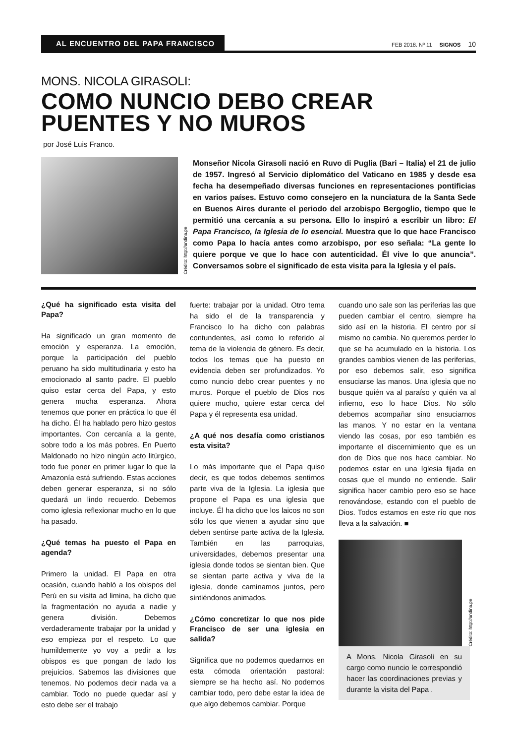AL ENCUENTRO DEL PAPA FRANCISCO
FEB 2018. Nº 11 SIGNOS 10
MONS. NICOLA GIRASOLI:
COMO NUNCIO DEBO CREAR PUENTES Y NO MUROS
por José Luis Franco.
Crédito: http://andina.pe
Monseñor Nicola Girasoli nació en Ruvo di Puglia (Bari – Italia) el 21 de julio de 1957. Ingresó al Servicio diplomático del Vaticano en 1985 y desde esa fecha ha desempeñado diversas funciones en representaciones pontificias en varios países. Estuvo como consejero en la nunciatura de la Santa Sede en Buenos Aires durante el periodo del arzobispo Bergoglio, tiempo que le permitió una cercanía a su persona. Ello lo inspiró a escribir un libro: El Papa Francisco, la Iglesia de lo esencial. Muestra que lo que hace Francisco como Papa lo hacía antes como arzobispo, por eso señala: “La gente lo quiere porque ve que lo hace con autenticidad. Él vive lo que anuncia”. Conversamos sobre el significado de esta visita para la Iglesia y el país.
¿Qué ha significado esta visita del Papa?
Ha significado un gran momento de emoción y esperanza. La emoción, porque la participación del pueblo peruano ha sido multitudinaria y esto ha emocionado al santo padre. El pueblo quiso estar cerca del Papa, y esto genera mucha esperanza. Ahora tenemos que poner en práctica lo que él ha dicho. Él ha hablado pero hizo gestos importantes. Con cercanía a la gente, sobre todo a los más pobres. En Puerto Maldonado no hizo ningún acto litúrgico, todo fue poner en primer lugar lo que la Amazonía está sufriendo. Estas acciones deben generar esperanza, si no sólo quedará un lindo recuerdo. Debemos como iglesia reflexionar mucho en lo que ha pasado.
¿Qué temas ha puesto el Papa en agenda?
Primero la unidad. El Papa en otra ocasión, cuando habló a los obispos del Perú en su visita ad limina, ha dicho que la fragmentación no ayuda a nadie y genera división. Debemos verdaderamente trabajar por la unidad y eso empieza por el respeto. Lo que humildemente yo voy a pedir a los obispos es que pongan de lado los prejuicios. Sabemos las divisiones que tenemos. No podemos decir nada va a cambiar. Todo no puede quedar así y esto debe ser el trabajo
fuerte: trabajar por la unidad. Otro tema ha sido el de la transparencia y Francisco lo ha dicho con palabras contundentes, así como lo referido al tema de la violencia de género. Es decir, todos los temas que ha puesto en evidencia deben ser profundizados. Yo como nuncio debo crear puentes y no muros. Porque el pueblo de Dios nos quiere mucho, quiere estar cerca del Papa y él representa esa unidad.
¿A qué nos desafía como cristianos esta visita?
Lo más importante que el Papa quiso decir, es que todos debemos sentirnos parte viva de la Iglesia. La iglesia que propone el Papa es una iglesia que incluye. Él ha dicho que los laicos no son sólo los que vienen a ayudar sino que deben sentirse parte activa de la Iglesia. También en las parroquias, universidades, debemos presentar una iglesia donde todos se sientan bien. Que se sientan parte activa y viva de la iglesia, donde caminamos juntos, pero sintiéndonos animados.
¿Cómo concretizar lo que nos pide Francisco de ser una iglesia en salida?
Significa que no podemos quedarnos en esta cómoda orientación pastoral: siempre se ha hecho así. No podemos cambiar todo, pero debe estar la idea de que algo debemos cambiar. Porque
cuando uno sale son las periferias las que pueden cambiar el centro, siempre ha sido así en la historia. El centro por sí mismo no cambia. No queremos perder lo que se ha acumulado en la historia. Los grandes cambios vienen de las periferias, por eso debemos salir, eso significa ensuciarse las manos. Una iglesia que no busque quién va al paraíso y quién va al infierno, eso lo hace Dios. No sólo debemos acompañar sino ensuciarnos las manos. Y no estar en la ventana viendo las cosas, por eso también es importante el discernimiento que es un don de Dios que nos hace cambiar. No podemos estar en una Iglesia fijada en cosas que el mundo no entiende. Salir significa hacer cambio pero eso se hace renovándose, estando con el pueblo de Dios. Todos estamos en este río que nos lleva a la salvación. ■
Crédito: http://andina.pe
A Mons. Nicola Girasoli en su cargo como nuncio le correspondió hacer las coordinaciones previas y durante la visita del Papa .